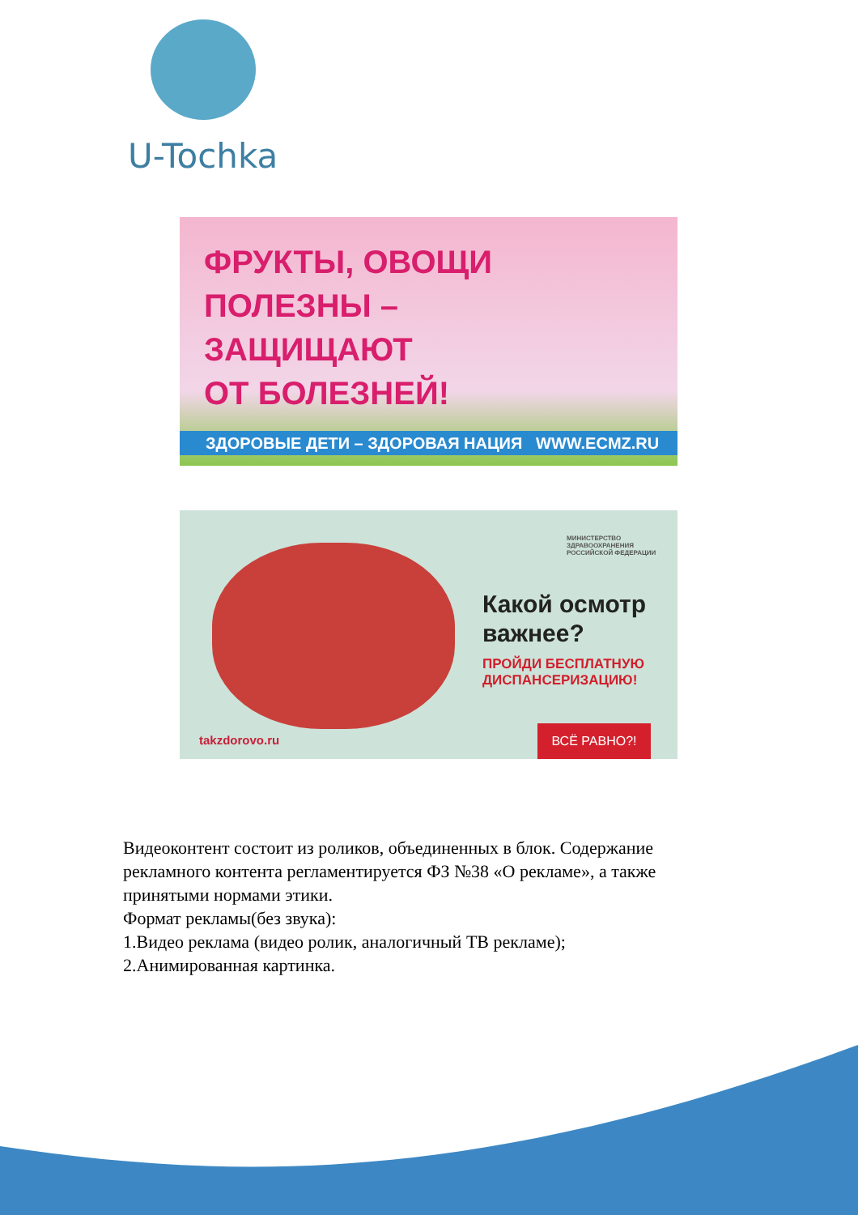U-Tochka
ФРУКТЫ, ОВОЩИ
ПОЛЕЗНЫ –
ЗАЩИЩАЮТ
ОТ БОЛЕЗНЕЙ!
ЗДОРОВЫЕ ДЕТИ – ЗДОРОВАЯ НАЦИЯ WWW.ECMZ.RU
МИНИСТЕРСТВО
ЗДРАВООХРАНЕНИЯ
РОССИЙСКОЙ ФЕДЕРАЦИИ
Какой осмотр
важнее?
ПРОЙДИ БЕСПЛАТНУЮ
ДИСПАНСЕРИЗАЦИЮ!
takzdorovo.ru
ВСЁ РАВНО?!
Видеоконтент состоит из роликов, объединенных в блок. Содержание рекламного контента регламентируется ФЗ №38 «О рекламе», а также принятыми нормами этики.
Формат рекламы(без звука):
1.Видео реклама (видео ролик, аналогичный ТВ рекламе);
2.Анимированная картинка.